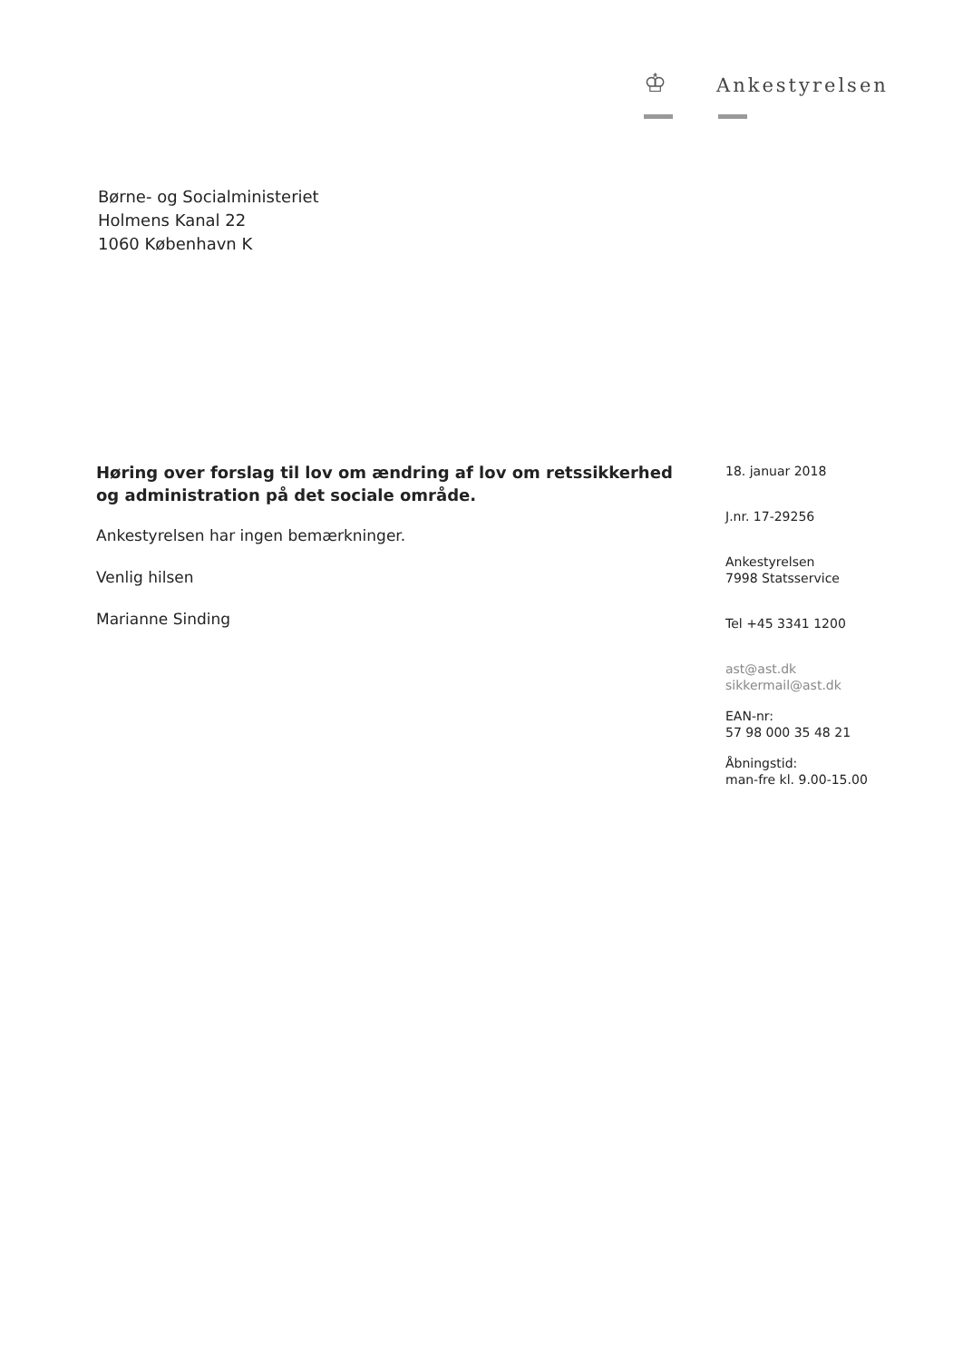♔ Ankestyrelsen
Børne- og Socialministeriet
Holmens Kanal 22
1060 København K
Høring over forslag til lov om ændring af lov om retssikkerhed og administration på det sociale område.
Ankestyrelsen har ingen bemærkninger.
Venlig hilsen
Marianne Sinding
18. januar 2018
J.nr. 17-29256
Ankestyrelsen
7998 Statsservice
Tel +45 3341 1200
ast@ast.dk
sikkermail@ast.dk
EAN-nr:
57 98 000 35 48 21
Åbningstid:
man-fre kl. 9.00-15.00